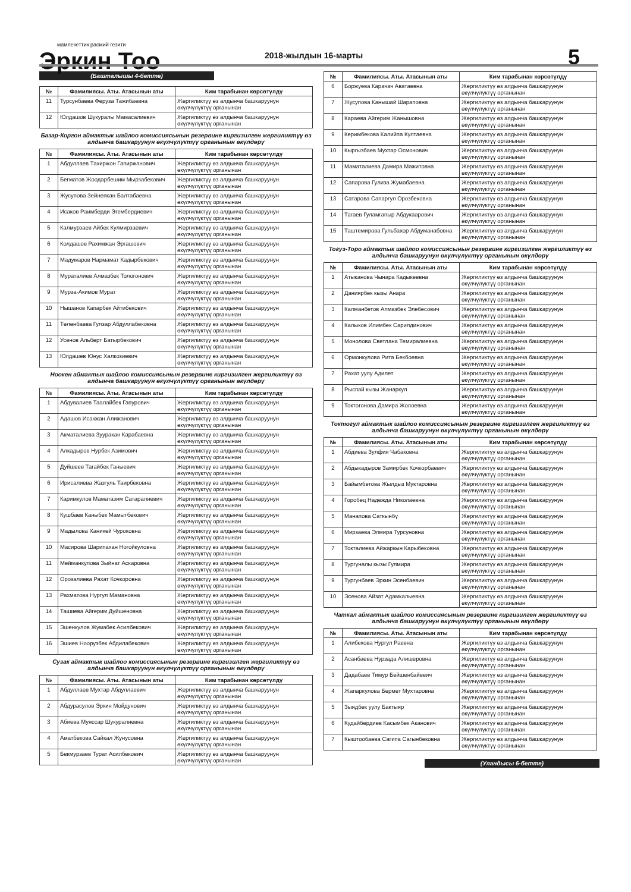мамлекеттик расмий гезити
Эркин Тоо
2018-жылдын 16-марты 5
(Башталышы 4-бетте)
| № | Фамилиясы. Аты. Атасынын аты | Ким тарабынан көрсөтүлдү |
| --- | --- | --- |
| 11 | Турсунбаева Феруза Тажибаевна | Жергиликтүү өз алдынча башкаруунун өкүлчүлүктүү органынан |
| 12 | Юлдашов Шукуралы Мамасалиевич | Жергиликтүү өз алдынча башкаруунун өкүлчүлүктүү органынан |
Базар-Коргон аймактык шайлоо комиссиясынын резервине киргизилген жергиликтүү өз алдынча башкаруунун өкүлчүлүктүү органынын өкүлдөрү
| № | Фамилиясы. Аты. Атасынын аты | Ким тарабынан көрсөтүлдү |
| --- | --- | --- |
| 1 | Абдуллаев Тахиржон Гапиржанович | Жергиликтүү өз алдынча башкаруунун өкүлчүлүктүү органынан |
| 2 | Бегматов Жоодарбешим Мырзабекович | Жергиликтүү өз алдынча башкаруунун өкүлчүлүктүү органынан |
| 3 | Жусупова Зейнепкан Балтабаевна | Жергиликтүү өз алдынча башкаруунун өкүлчүлүктүү органынан |
| 4 | Исаков Раимберди Эгембердиевич | Жергиликтүү өз алдынча башкаруунун өкүлчүлүктүү органынан |
| 5 | Калмурзаев Айбек Кулмирзаевич | Жергиликтүү өз алдынча башкаруунун өкүлчүлүктүү органынан |
| 6 | Колдашов Рахимжан Эргашович | Жергиликтүү өз алдынча башкаруунун өкүлчүлүктүү органынан |
| 7 | Мадумаров Нармамат Кадырбекович | Жергиликтүү өз алдынча башкаруунун өкүлчүлүктүү органынан |
| 8 | Мураталиев Алмазбек Тологонович | Жергиликтүү өз алдынча башкаруунун өкүлчүлүктүү органынан |
| 9 | Мурза-Акимов Мурат | Жергиликтүү өз алдынча башкаруунун өкүлчүлүктүү органынан |
| 10 | Нышанов Капарбек Айтибекович | Жергиликтүү өз алдынча башкаруунун өкүлчүлүктүү органынан |
| 11 | Төлөнбаева Гулзар Абдуллабековна | Жергиликтүү өз алдынча башкаруунун өкүлчүлүктүү органынан |
| 12 | Усенов Альберт Батырбекович | Жергиликтүү өз алдынча башкаруунун өкүлчүлүктүү органынан |
| 13 | Юлдашев Юнус Халкозиевич | Жергиликтүү өз алдынча башкаруунун өкүлчүлүктүү органынан |
Ноокен аймактык шайлоо комиссиясынын резервине киргизилген жергиликтүү өз алдынча башкаруунун өкүлчүлүктүү органынын өкүлдөрү
| № | Фамилиясы. Аты. Атасынын аты | Ким тарабынан көрсөтүлдү |
| --- | --- | --- |
| 1 | Абдувалиев Таалайбек Гапурович | Жергиликтүү өз алдынча башкаруунун өкүлчүлүктүү органынан |
| 2 | Адашов Исакжан Алижанович | Жергиликтүү өз алдынча башкаруунун өкүлчүлүктүү органынан |
| 3 | Акматалиева Зууракан Карабаевна | Жергиликтүү өз алдынча башкаруунун өкүлчүлүктүү органынан |
| 4 | Алкадыров Нурбек Азимович | Жергиликтүү өз алдынча башкаруунун өкүлчүлүктүү органынан |
| 5 | Дуйшеев Тагайбек Ганыевич | Жергиликтүү өз алдынча башкаруунун өкүлчүлүктүү органынан |
| 6 | Ирисалиева Жазгуль Таирбековна | Жергиликтүү өз алдынча башкаруунун өкүлчүлүктүү органынан |
| 7 | Каримкулов Маматазим Сатаралиевич | Жергиликтүү өз алдынча башкаруунун өкүлчүлүктүү органынан |
| 8 | Кушбаев Каныбек Мамытбекович | Жергиликтүү өз алдынча башкаруунун өкүлчүлүктүү органынан |
| 9 | Мадылова Ханикей Чуроковна | Жергиликтүү өз алдынча башкаруунун өкүлчүлүктүү органынан |
| 10 | Масирова Шарипахан Ногойкуловна | Жергиликтүү өз алдынча башкаруунун өкүлчүлүктүү органынан |
| 11 | Мейманкулова Зыйнат Аскаровна | Жергиликтүү өз алдынча башкаруунун өкүлчүлүктүү органынан |
| 12 | Орозалиева Рахат Кочкоровна | Жергиликтүү өз алдынча башкаруунун өкүлчүлүктүү органынан |
| 13 | Рахматова Нургул Мамановна | Жергиликтүү өз алдынча башкаруунун өкүлчүлүктүү органынан |
| 14 | Ташиева Айгерим Дуйшеновна | Жергиликтүү өз алдынча башкаруунун өкүлчүлүктүү органынан |
| 15 | Эшенкулов Жумабек Асилбекович | Жергиликтүү өз алдынча башкаруунун өкүлчүлүктүү органынан |
| 16 | Эшиев Ноорузбек Абдилабекович | Жергиликтүү өз алдынча башкаруунун өкүлчүлүктүү органынан |
Сузак аймактык шайлоо комиссиясынын резервине киргизилген жергиликтүү өз алдынча башкаруунун өкүлчүлүктүү органынын өкүлдөрү
| № | Фамилиясы. Аты. Атасынын аты | Ким тарабынан көрсөтүлдү |
| --- | --- | --- |
| 1 | Абдуллаев Мухтар Абдуллаевич | Жергиликтүү өз алдынча башкаруунун өкүлчүлүктүү органынан |
| 2 | Абдурасулов Эркин Мойдунович | Жергиликтүү өз алдынча башкаруунун өкүлчүлүктүү органынан |
| 3 | Абиева Муяссар Шукуралиевна | Жергиликтүү өз алдынча башкаруунун өкүлчүлүктүү органынан |
| 4 | Аматбекова Сайкал Жунусовна | Жергиликтүү өз алдынча башкаруунун өкүлчүлүктүү органынан |
| 5 | Бекмурзаев Турат Асилбекович | Жергиликтүү өз алдынча башкаруунун өкүлчүлүктүү органынан |
| № | Фамилиясы. Аты. Атасынын аты | Ким тарабынан көрсөтүлдү |
| --- | --- | --- |
| 6 | Боржуева Карачач Аватаевна | Жергиликтүү өз алдынча башкаруунун өкүлчүлүктүү органынан |
| 7 | Жусупова Канышай Шараповна | Жергиликтүү өз алдынча башкаруунун өкүлчүлүктүү органынан |
| 8 | Караева Айгерим Жанышовна | Жергиликтүү өз алдынча башкаруунун өкүлчүлүктүү органынан |
| 9 | Керимбекова Калийпа Култаевна | Жергиликтүү өз алдынча башкаруунун өкүлчүлүктүү органынан |
| 10 | Кыргызбаев Мухтар Осмонович | Жергиликтүү өз алдынча башкаруунун өкүлчүлүктүү органынан |
| 11 | Маматалиева Дамира Мажитовна | Жергиликтүү өз алдынча башкаруунун өкүлчүлүктүү органынан |
| 12 | Сапарова Гулиза Жумабаевна | Жергиликтүү өз алдынча башкаруунун өкүлчүлүктүү органынан |
| 13 | Сатарова Сапаргул Орозбековна | Жергиликтүү өз алдынча башкаруунун өкүлчүлүктүү органынан |
| 14 | Тагаев Гуламгапыр Абдукаарович | Жергиликтүү өз алдынча башкаруунун өкүлчүлүктүү органынан |
| 15 | Таштемирова Гульбахор Абдуманабовна | Жергиликтүү өз алдынча башкаруунун өкүлчүлүктүү органынан |
Тогуз-Торо аймактык шайлоо комиссиясынын резервине киргизилген жергиликтүү өз алдынча башкаруунун өкүлчүлүктүү органынын өкүлдөрү
| № | Фамилиясы. Аты. Атасынын аты | Ким тарабынан көрсөтүлдү |
| --- | --- | --- |
| 1 | Атыканова Чынара Кадыкеевна | Жергиликтүү өз алдынча башкаруунун өкүлчүлүктүү органынан |
| 2 | Даниярбек кызы Анара | Жергиликтүү өз алдынча башкаруунун өкүлчүлүктүү органынан |
| 3 | Калманбетов Алмазбек Элебесович | Жергиликтүү өз алдынча башкаруунун өкүлчүлүктүү органынан |
| 4 | Калыков Илимбек Сарилдинович | Жергиликтүү өз алдынча башкаруунун өкүлчүлүктүү органынан |
| 5 | Монолова Светлана Темиралиевна | Жергиликтүү өз алдынча башкаруунун өкүлчүлүктүү органынан |
| 6 | Ормонкулова Рита Бекбоевна | Жергиликтүү өз алдынча башкаруунун өкүлчүлүктүү органынан |
| 7 | Рахат уулу Адилет | Жергиликтүү өз алдынча башкаруунун өкүлчүлүктүү органынан |
| 8 | Рыспай кызы Жанаркул | Жергиликтүү өз алдынча башкаруунун өкүлчүлүктүү органынан |
| 9 | Токтогонова Дамира Жолоевна | Жергиликтүү өз алдынча башкаруунун өкүлчүлүктүү органынан |
Токтогул аймактык шайлоо комиссиясынын резервине киргизилген жергиликтүү өз алдынча башкаруунун өкүлчүлүктүү органынын өкүлдөрү
| № | Фамилиясы. Аты. Атасынын аты | Ким тарабынан көрсөтүлдү |
| --- | --- | --- |
| 1 | Абдиева Зулфия Чабаковна | Жергиликтүү өз алдынча башкаруунун өкүлчүлүктүү органынан |
| 2 | Абдыкадыров Замирбек Кочкорбаевич | Жергиликтүү өз алдынча башкаруунун өкүлчүлүктүү органынан |
| 3 | Байымбетова Жылдыз Муктаровна | Жергиликтүү өз алдынча башкаруунун өкүлчүлүктүү органынан |
| 4 | Горобец Надежда Николаевна | Жергиликтүү өз алдынча башкаруунун өкүлчүлүктүү органынан |
| 5 | Манапова Саткынбү | Жергиликтүү өз алдынча башкаруунун өкүлчүлүктүү органынан |
| 6 | Мирзаева Элмира Турсуновна | Жергиликтүү өз алдынча башкаруунун өкүлчүлүктүү органынан |
| 7 | Токталиева Айжаркын Карыбековна | Жергиликтүү өз алдынча башкаруунун өкүлчүлүктүү органынан |
| 8 | Тургуналы кызы Гулмира | Жергиликтүү өз алдынча башкаруунун өкүлчүлүктүү органынан |
| 9 | Тургунбаев Эркин Эсенбаевич | Жергиликтүү өз алдынча башкаруунун өкүлчүлүктүү органынан |
| 10 | Эсенова Айзат Адамкалыевна | Жергиликтүү өз алдынча башкаруунун өкүлчүлүктүү органынан |
Чаткал аймактык шайлоо комиссиясынын резервине киргизилген жергиликтүү өз алдынча башкаруунун өкүлчүлүктүү органынын өкүлдөрү
| № | Фамилиясы. Аты. Атасынын аты | Ким тарабынан көрсөтүлдү |
| --- | --- | --- |
| 1 | Алибекова Нургул Раевна | Жергиликтүү өз алдынча башкаруунун өкүлчүлүктүү органынан |
| 2 | Асанбаева Нурзада Алишеровна | Жергиликтүү өз алдынча башкаруунун өкүлчүлүктүү органынан |
| 3 | Дадабаев Тимур Бейшенбайевич | Жергиликтүү өз алдынча башкаруунун өкүлчүлүктүү органынан |
| 4 | Жапаркулова Бермет Мухтаровна | Жергиликтүү өз алдынча башкаруунун өкүлчүлүктүү органынан |
| 5 | Зыядбек уулу Бактыяр | Жергиликтүү өз алдынча башкаруунун өкүлчүлүктүү органынан |
| 6 | Кудайбердиев Касымбек Аканович | Жергиликтүү өз алдынча башкаруунун өкүлчүлүктүү органынан |
| 7 | Кыштообаева Сагипа Сагынбековна | Жергиликтүү өз алдынча башкаруунун өкүлчүлүктүү органынан |
(Уландысы 6-бетте)